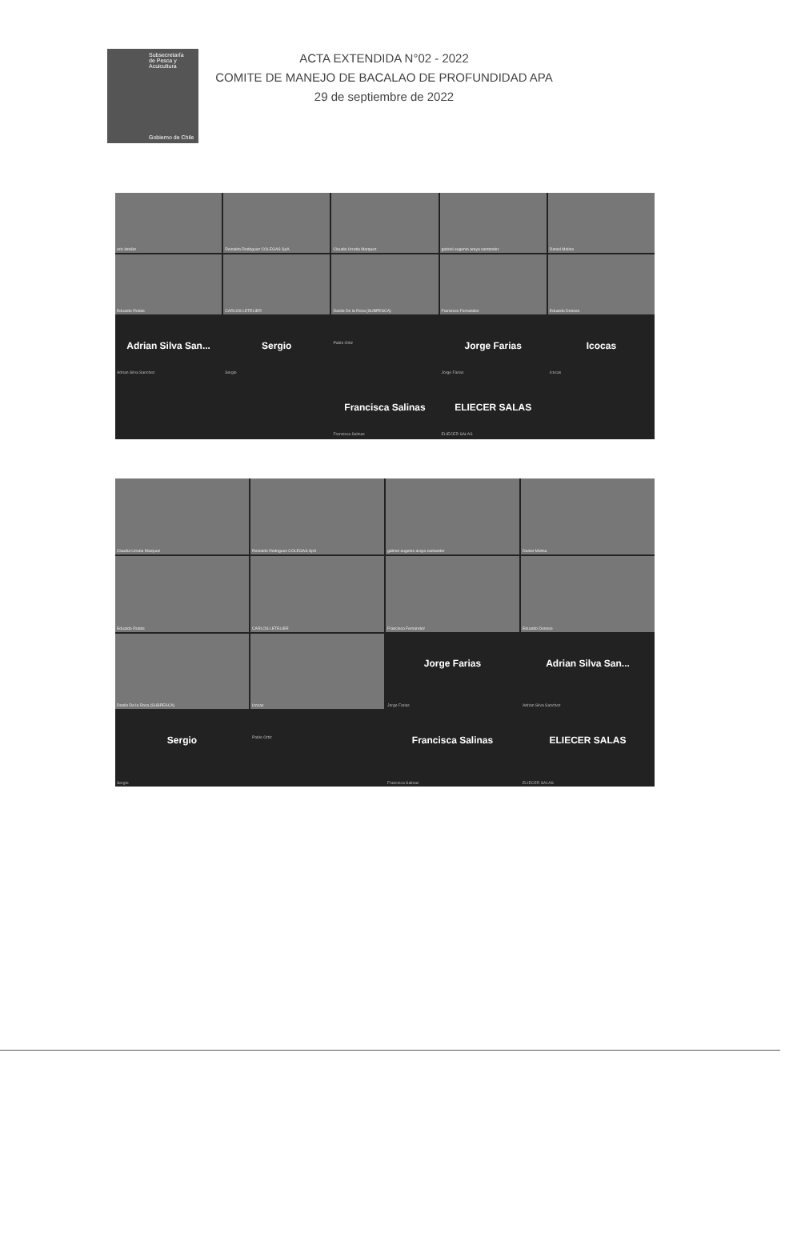Subsecretaría
de Pesca y
Acuicultura
Gobierno de Chile
ACTA EXTENDIDA N°02 - 2022
COMITE DE MANEJO DE BACALAO DE PROFUNDIDAD APA
29 de septiembre de 2022
eric leteller
Reinaldo Rodriguez COLEGAS SpA
Claudia Urrutia Marquez
gabriel eugenio araya santander
Daniel Molina
Eduardo Rodas
CARLOS LETELIER
Danilo De la Rosa (SUBPESCA)
Francisco Fernandez
Eduardo Donoso
Adrian Silva San...
Adrian Silva Sanchez
Sergio
Sergio
Pablo Ortiz
Jorge Farias
Jorge Farias
Icocas
Icocas
Francisca Salinas
Francisca Salinas
ELIECER SALAS
ELIECER SALAS
Claudia Urrutia Marquez
Reinaldo Rodriguez COLEGAS SpA
gabriel eugenio araya santander
Daniel Molina
Eduardo Rodas
CARLOS LETELIER
Francisco Fernandez
Eduardo Donoso
Danilo De la Rosa (SUBPESCA)
Icocas
Jorge Farias
Jorge Farias
Adrian Silva San...
Adrian Silva Sanchez
Sergio
Sergio
Pablo Ortiz
Francisca Salinas
Francisca Salinas
ELIECER SALAS
ELIECER SALAS